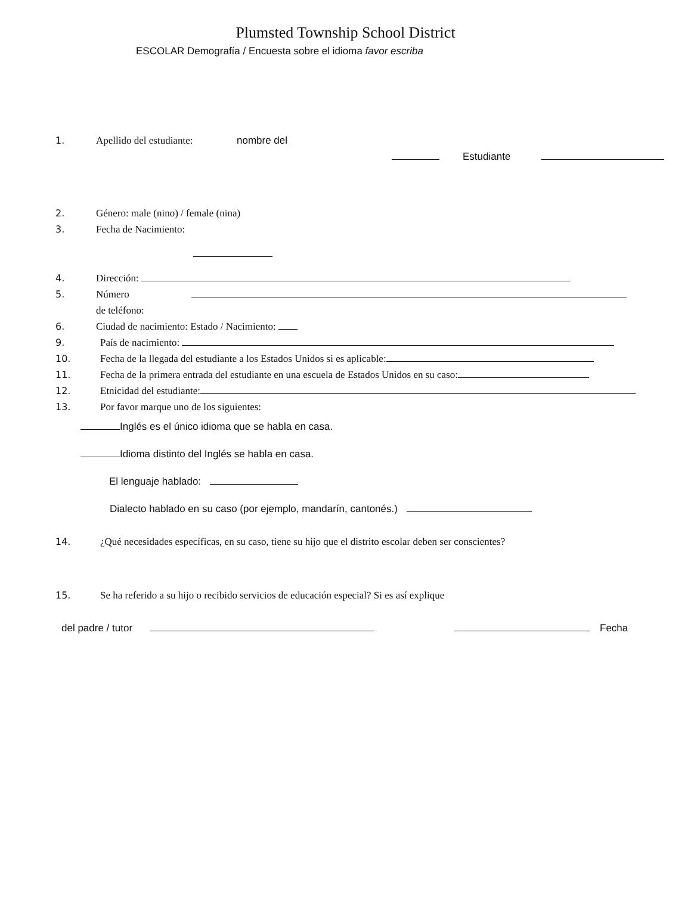Plumsted Township School District
ESCOLAR Demografía / Encuesta sobre el idioma favor escriba
1. Apellido del estudiante: nombre del
Estudiante
2. Género: male (nino) / female (nina)
3. Fecha de Nacimiento:
4. Dirección:
5. Número de teléfono:
6. Ciudad de nacimiento: Estado / Nacimiento:
9. País de nacimiento:
10. Fecha de la llegada del estudiante a los Estados Unidos si es aplicable:
11. Fecha de la primera entrada del estudiante en una escuela de Estados Unidos en su caso:
12. Etnicidad del estudiante:
13. Por favor marque uno de los siguientes:
Inglés es el único idioma que se habla en casa.
Idioma distinto del Inglés se habla en casa.
El lenguaje hablado:
Dialecto hablado en su caso (por ejemplo, mandarín, cantonés.)
14. ¿Qué necesidades específicas, en su caso, tiene su hijo que el distrito escolar deben ser conscientes?
15. Se ha referido a su hijo o recibido servicios de educación especial? Si es así explique
del padre / tutor Fecha